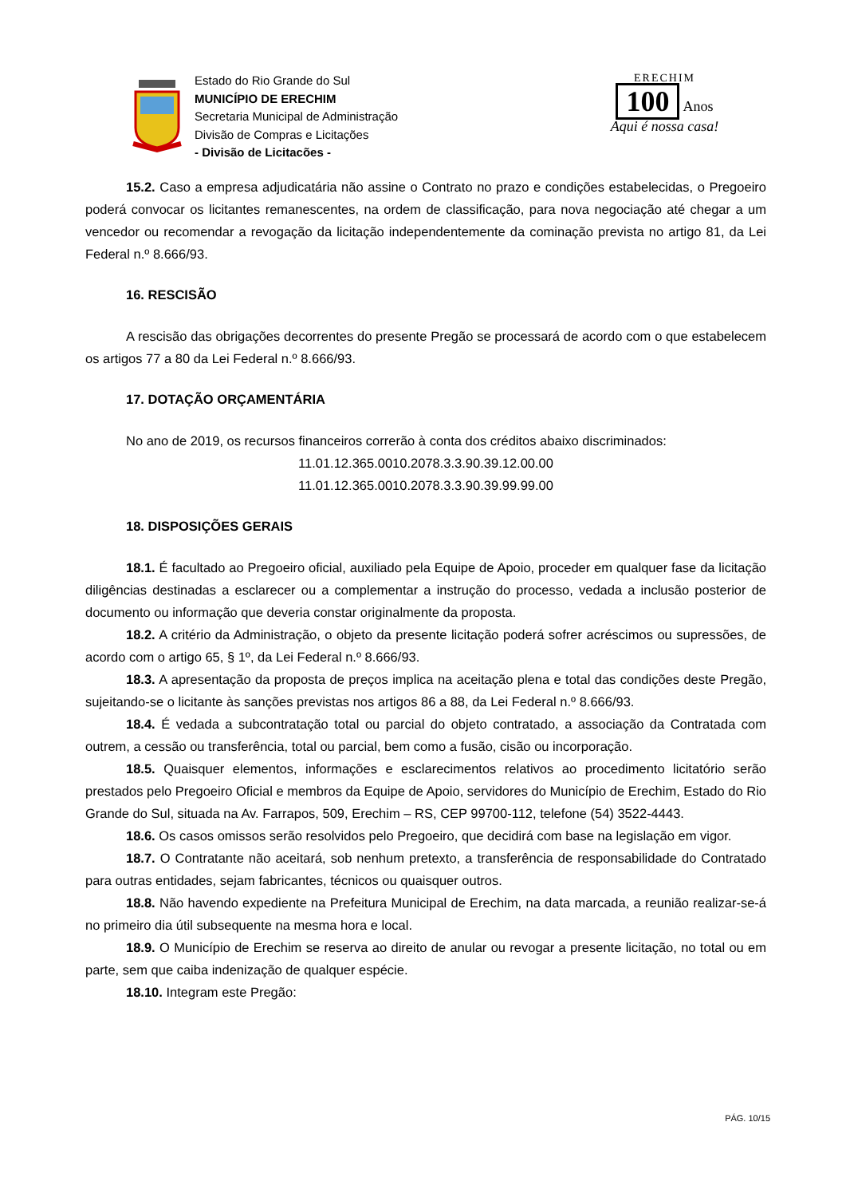Estado do Rio Grande do Sul
MUNICÍPIO DE ERECHIM
Secretaria Municipal de Administração
Divisão de Compras e Licitações
- Divisão de Licitacões -
ERECHIM
100 Anos
Aqui é nossa casa!
15.2. Caso a empresa adjudicatária não assine o Contrato no prazo e condições estabelecidas, o Pregoeiro poderá convocar os licitantes remanescentes, na ordem de classificação, para nova negociação até chegar a um vencedor ou recomendar a revogação da licitação independentemente da cominação prevista no artigo 81, da Lei Federal n.º 8.666/93.
16. RESCISÃO
A rescisão das obrigações decorrentes do presente Pregão se processará de acordo com o que estabelecem os artigos 77 a 80 da Lei Federal n.º 8.666/93.
17. DOTAÇÃO ORÇAMENTÁRIA
No ano de 2019, os recursos financeiros correrão à conta dos créditos abaixo discriminados:
11.01.12.365.0010.2078.3.3.90.39.12.00.00
11.01.12.365.0010.2078.3.3.90.39.99.99.00
18. DISPOSIÇÕES GERAIS
18.1. É facultado ao Pregoeiro oficial, auxiliado pela Equipe de Apoio, proceder em qualquer fase da licitação diligências destinadas a esclarecer ou a complementar a instrução do processo, vedada a inclusão posterior de documento ou informação que deveria constar originalmente da proposta.
18.2. A critério da Administração, o objeto da presente licitação poderá sofrer acréscimos ou supressões, de acordo com o artigo 65, § 1º, da Lei Federal n.º 8.666/93.
18.3. A apresentação da proposta de preços implica na aceitação plena e total das condições deste Pregão, sujeitando-se o licitante às sanções previstas nos artigos 86 a 88, da Lei Federal n.º 8.666/93.
18.4. É vedada a subcontratação total ou parcial do objeto contratado, a associação da Contratada com outrem, a cessão ou transferência, total ou parcial, bem como a fusão, cisão ou incorporação.
18.5. Quaisquer elementos, informações e esclarecimentos relativos ao procedimento licitatório serão prestados pelo Pregoeiro Oficial e membros da Equipe de Apoio, servidores do Município de Erechim, Estado do Rio Grande do Sul, situada na Av. Farrapos, 509, Erechim – RS, CEP 99700-112, telefone (54) 3522-4443.
18.6. Os casos omissos serão resolvidos pelo Pregoeiro, que decidirá com base na legislação em vigor.
18.7. O Contratante não aceitará, sob nenhum pretexto, a transferência de responsabilidade do Contratado para outras entidades, sejam fabricantes, técnicos ou quaisquer outros.
18.8. Não havendo expediente na Prefeitura Municipal de Erechim, na data marcada, a reunião realizar-se-á no primeiro dia útil subsequente na mesma hora e local.
18.9. O Município de Erechim se reserva ao direito de anular ou revogar a presente licitação, no total ou em parte, sem que caiba indenização de qualquer espécie.
18.10. Integram este Pregão:
PÁG. 10/15